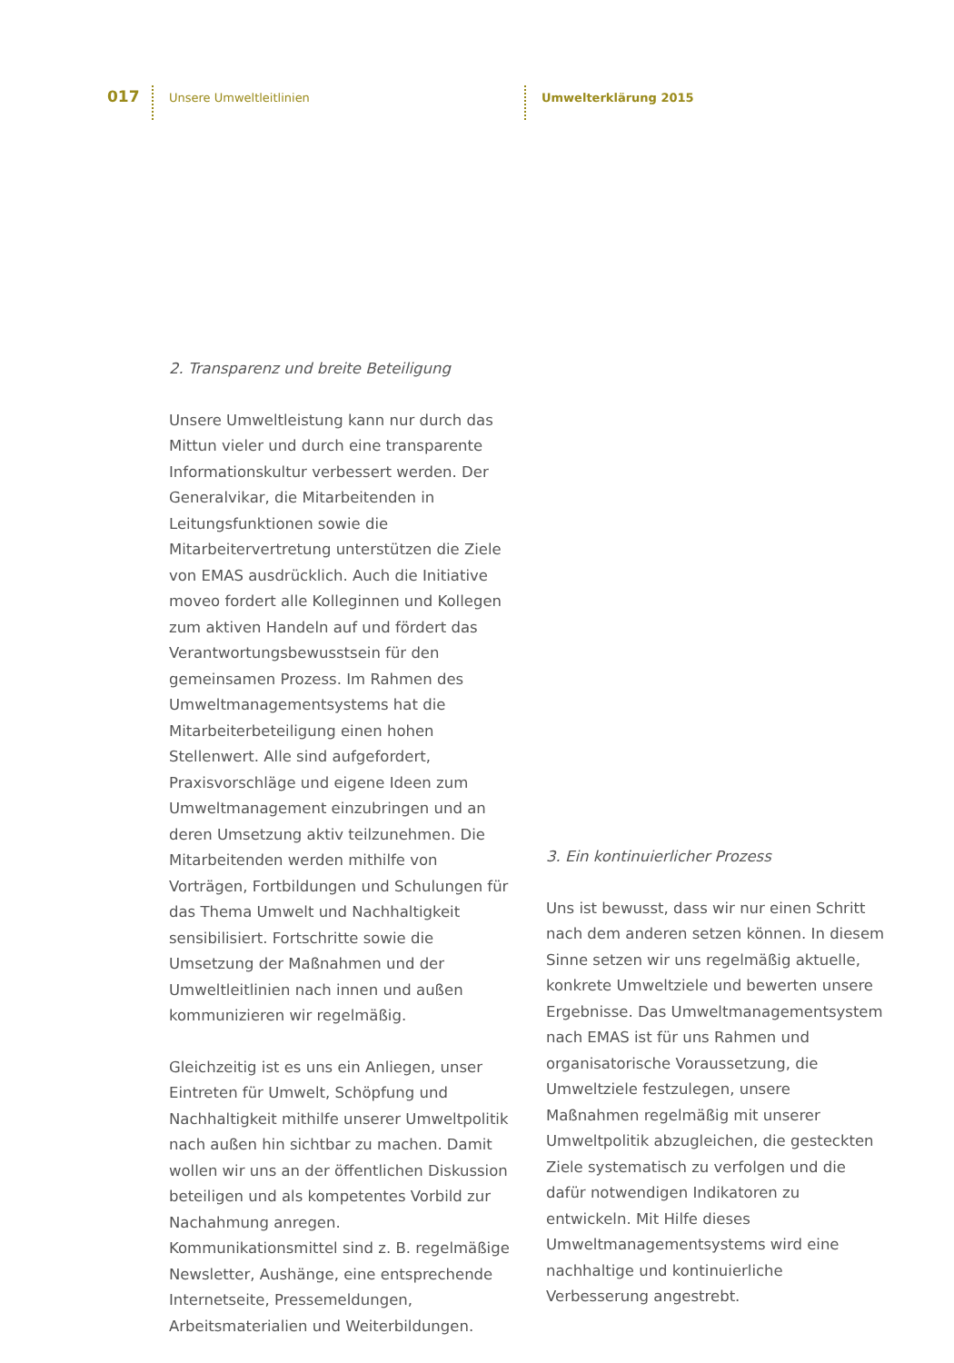017 Unsere Umweltleitlinien Umwelterklärung 2015
2. Transparenz und breite Beteiligung
Unsere Umweltleistung kann nur durch das Mittun vieler und durch eine transparente Informationskultur verbessert werden. Der Generalvikar, die Mitarbeitenden in Leitungsfunktionen sowie die Mitarbeitervertretung unterstützen die Ziele von EMAS ausdrücklich. Auch die Initiative moveo fordert alle Kolleginnen und Kollegen zum aktiven Handeln auf und fördert das Verantwortungsbewusstsein für den gemeinsamen Prozess. Im Rahmen des Umweltmanagementsystems hat die Mitarbeiterbeteiligung einen hohen Stellenwert. Alle sind aufgefordert, Praxisvorschläge und eigene Ideen zum Umweltmanagement einzubringen und an deren Umsetzung aktiv teilzunehmen. Die Mitarbeitenden werden mithilfe von Vorträgen, Fortbildungen und Schulungen für das Thema Umwelt und Nachhaltigkeit sensibilisiert. Fortschritte sowie die Umsetzung der Maßnahmen und der Umweltleitlinien nach innen und außen kommunizieren wir regelmäßig.
Gleichzeitig ist es uns ein Anliegen, unser Eintreten für Umwelt, Schöpfung und Nachhaltigkeit mithilfe unserer Umweltpolitik nach außen hin sichtbar zu machen. Damit wollen wir uns an der öffentlichen Diskussion beteiligen und als kompetentes Vorbild zur Nachahmung anregen. Kommunikationsmittel sind z. B. regelmäßige Newsletter, Aushänge, eine entsprechende Internetseite, Pressemeldungen, Arbeitsmaterialien und Weiterbildungen.
3. Ein kontinuierlicher Prozess
Uns ist bewusst, dass wir nur einen Schritt nach dem anderen setzen können. In diesem Sinne setzen wir uns regelmäßig aktuelle, konkrete Umweltziele und bewerten unsere Ergebnisse. Das Umweltmanagementsystem nach EMAS ist für uns Rahmen und organisatorische Voraussetzung, die Umweltziele festzulegen, unsere Maßnahmen regelmäßig mit unserer Umweltpolitik abzugleichen, die gesteckten Ziele systematisch zu verfolgen und die dafür notwendigen Indikatoren zu entwickeln. Mit Hilfe dieses Umweltmanagementsystems wird eine nachhaltige und kontinuierliche Verbesserung angestrebt.